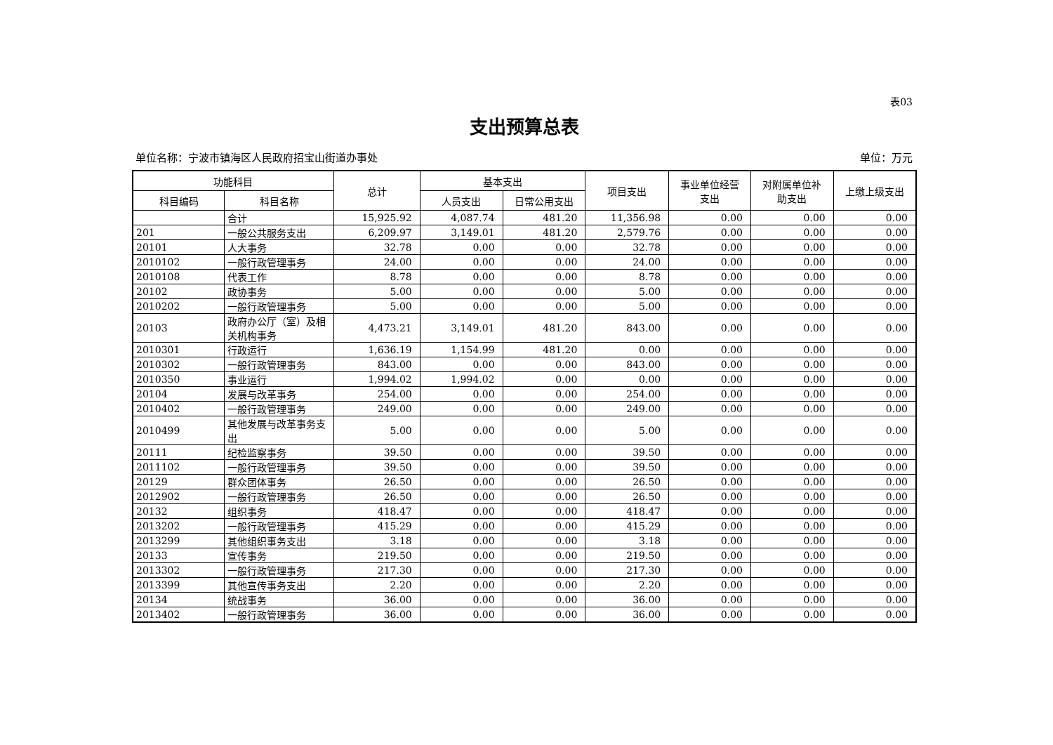表03
支出预算总表
单位名称：宁波市镇海区人民政府招宝山街道办事处 单位：万元
| 功能科目 | | 总计 | 基本支出 | | 项目支出 | 事业单位经营 支出 | 对附属单位补 助支出 | 上缴上级支出 |
| --- | --- | --- | --- | --- | --- | --- | --- | --- |
| 科目编码 | 科目名称 | | 人员支出 | 日常公用支出 | | | | |
| | 合计 | 15,925.92 | 4,087.74 | 481.20 | 11,356.98 | 0.00 | 0.00 | 0.00 |
| 201 | 一般公共服务支出 | 6,209.97 | 3,149.01 | 481.20 | 2,579.76 | 0.00 | 0.00 | 0.00 |
| 20101 | 人大事务 | 32.78 | 0.00 | 0.00 | 32.78 | 0.00 | 0.00 | 0.00 |
| 2010102 | 一般行政管理事务 | 24.00 | 0.00 | 0.00 | 24.00 | 0.00 | 0.00 | 0.00 |
| 2010108 | 代表工作 | 8.78 | 0.00 | 0.00 | 8.78 | 0.00 | 0.00 | 0.00 |
| 20102 | 政协事务 | 5.00 | 0.00 | 0.00 | 5.00 | 0.00 | 0.00 | 0.00 |
| 2010202 | 一般行政管理事务 | 5.00 | 0.00 | 0.00 | 5.00 | 0.00 | 0.00 | 0.00 |
| 20103 | 政府办公厅（室）及相关机构事务 | 4,473.21 | 3,149.01 | 481.20 | 843.00 | 0.00 | 0.00 | 0.00 |
| 2010301 | 行政运行 | 1,636.19 | 1,154.99 | 481.20 | 0.00 | 0.00 | 0.00 | 0.00 |
| 2010302 | 一般行政管理事务 | 843.00 | 0.00 | 0.00 | 843.00 | 0.00 | 0.00 | 0.00 |
| 2010350 | 事业运行 | 1,994.02 | 1,994.02 | 0.00 | 0.00 | 0.00 | 0.00 | 0.00 |
| 20104 | 发展与改革事务 | 254.00 | 0.00 | 0.00 | 254.00 | 0.00 | 0.00 | 0.00 |
| 2010402 | 一般行政管理事务 | 249.00 | 0.00 | 0.00 | 249.00 | 0.00 | 0.00 | 0.00 |
| 2010499 | 其他发展与改革事务支出 | 5.00 | 0.00 | 0.00 | 5.00 | 0.00 | 0.00 | 0.00 |
| 20111 | 纪检监察事务 | 39.50 | 0.00 | 0.00 | 39.50 | 0.00 | 0.00 | 0.00 |
| 2011102 | 一般行政管理事务 | 39.50 | 0.00 | 0.00 | 39.50 | 0.00 | 0.00 | 0.00 |
| 20129 | 群众团体事务 | 26.50 | 0.00 | 0.00 | 26.50 | 0.00 | 0.00 | 0.00 |
| 2012902 | 一般行政管理事务 | 26.50 | 0.00 | 0.00 | 26.50 | 0.00 | 0.00 | 0.00 |
| 20132 | 组织事务 | 418.47 | 0.00 | 0.00 | 418.47 | 0.00 | 0.00 | 0.00 |
| 2013202 | 一般行政管理事务 | 415.29 | 0.00 | 0.00 | 415.29 | 0.00 | 0.00 | 0.00 |
| 2013299 | 其他组织事务支出 | 3.18 | 0.00 | 0.00 | 3.18 | 0.00 | 0.00 | 0.00 |
| 20133 | 宣传事务 | 219.50 | 0.00 | 0.00 | 219.50 | 0.00 | 0.00 | 0.00 |
| 2013302 | 一般行政管理事务 | 217.30 | 0.00 | 0.00 | 217.30 | 0.00 | 0.00 | 0.00 |
| 2013399 | 其他宣传事务支出 | 2.20 | 0.00 | 0.00 | 2.20 | 0.00 | 0.00 | 0.00 |
| 20134 | 统战事务 | 36.00 | 0.00 | 0.00 | 36.00 | 0.00 | 0.00 | 0.00 |
| 2013402 | 一般行政管理事务 | 36.00 | 0.00 | 0.00 | 36.00 | 0.00 | 0.00 | 0.00 |